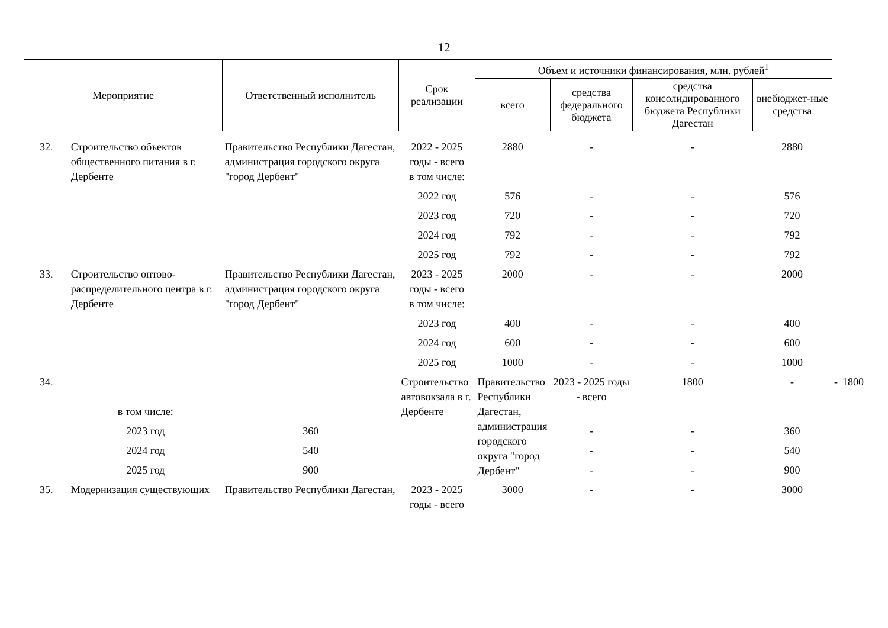12
| Мероприятие | | Ответственный исполнитель | Срок реализации | Объем и источники финансирования, млн. рублей<sup>1</sup> | | | | | |
| --- | --- | --- | --- | --- | --- | --- | --- | --- | --- |
| | | | | всего | средства федерального бюджета | средства консолидированного бюджета Республики Дагестан | внебюджет-ные средства | | |
| 32. | Строительство объектов общественного питания в г. Дербенте | Правительство Республики Дагестан, администрация городского округа "город Дербент" | 2022 - 2025 годы - всего | 2880 | - | - | 2880 | | |
| | | | в том числе: | | | | | | |
| | | | 2022 год | 576 | - | - | 576 | | |
| | | | 2023 год | 720 | - | - | 720 | | |
| | | | 2024 год | 792 | - | - | 792 | | |
| | | | 2025 год | 792 | - | - | 792 | | |
| 33. | Строительство оптово-распределительного центра в г. Дербенте | Правительство Республики Дагестан, администрация городского округа "город Дербент" | 2023 - 2025 годы - всего | 2000 | - | - | 2000 | | |
| | | | в том числе: | | | | | | |
| | | | 2023 год | 400 | - | - | 400 | | |
| | | | 2024 год | 600 | - | - | 600 | | |
| | | | 2025 год | 1000 | - | - | 1000 | | |
| 34. | | | Строительство автовокзала в г. Дербенте | Правительство Республики Дагестан, администрация городского округа "город Дербент" | 2023 - 2025 годы - всего | 1800 | - | - | 1800 |
| | в том числе: | | | | | | | | |
| | 2023 год | 360 | | | - | - | 360 | | |
| | 2024 год | 540 | | | - | - | 540 | | |
| | 2025 год | 900 | | | - | - | 900 | | |
| 35. | Модернизация существующих | Правительство Республики Дагестан, | 2023 - 2025 годы - всего | 3000 | - | - | 3000 | | |